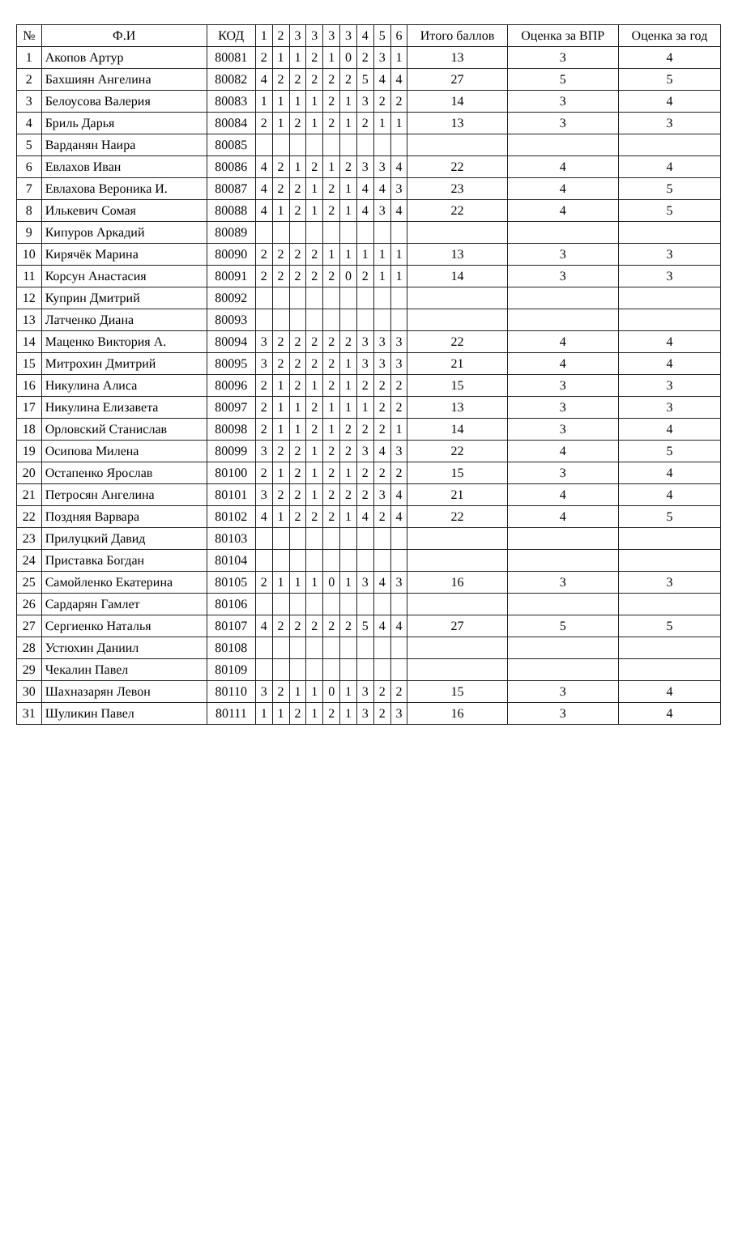| № | Ф.И | КОД | 1 | 2 | 3 | 3 | 3 | 3 | 4 | 5 | 6 | Итого баллов | Оценка за ВПР | Оценка за год |
| --- | --- | --- | --- | --- | --- | --- | --- | --- | --- | --- | --- | --- | --- | --- |
| 1 | Акопов Артур | 80081 | 2 | 1 | 1 | 2 | 1 | 0 | 2 | 3 | 1 | 13 | 3 | 4 |
| 2 | Бахшиян Ангелина | 80082 | 4 | 2 | 2 | 2 | 2 | 2 | 5 | 4 | 4 | 27 | 5 | 5 |
| 3 | Белоусова Валерия | 80083 | 1 | 1 | 1 | 1 | 2 | 1 | 3 | 2 | 2 | 14 | 3 | 4 |
| 4 | Бриль Дарья | 80084 | 2 | 1 | 2 | 1 | 2 | 1 | 2 | 1 | 1 | 13 | 3 | 3 |
| 5 | Варданян Наира | 80085 | | | | | | | | | | | | |
| 6 | Евлахов Иван | 80086 | 4 | 2 | 1 | 2 | 1 | 2 | 3 | 3 | 4 | 22 | 4 | 4 |
| 7 | Евлахова Вероника И. | 80087 | 4 | 2 | 2 | 1 | 2 | 1 | 4 | 4 | 3 | 23 | 4 | 5 |
| 8 | Илькевич Сомая | 80088 | 4 | 1 | 2 | 1 | 2 | 1 | 4 | 3 | 4 | 22 | 4 | 5 |
| 9 | Кипуров Аркадий | 80089 | | | | | | | | | | | | |
| 10 | Кирячёк Марина | 80090 | 2 | 2 | 2 | 2 | 1 | 1 | 1 | 1 | 1 | 13 | 3 | 3 |
| 11 | Корсун Анастасия | 80091 | 2 | 2 | 2 | 2 | 2 | 0 | 2 | 1 | 1 | 14 | 3 | 3 |
| 12 | Куприн Дмитрий | 80092 | | | | | | | | | | | | |
| 13 | Латченко Диана | 80093 | | | | | | | | | | | | |
| 14 | Маценко Виктория А. | 80094 | 3 | 2 | 2 | 2 | 2 | 2 | 3 | 3 | 3 | 22 | 4 | 4 |
| 15 | Митрохин Дмитрий | 80095 | 3 | 2 | 2 | 2 | 2 | 1 | 3 | 3 | 3 | 21 | 4 | 4 |
| 16 | Никулина Алиса | 80096 | 2 | 1 | 2 | 1 | 2 | 1 | 2 | 2 | 2 | 15 | 3 | 3 |
| 17 | Никулина Елизавета | 80097 | 2 | 1 | 1 | 2 | 1 | 1 | 1 | 2 | 2 | 13 | 3 | 3 |
| 18 | Орловский Станислав | 80098 | 2 | 1 | 1 | 2 | 1 | 2 | 2 | 2 | 1 | 14 | 3 | 4 |
| 19 | Осипова Милена | 80099 | 3 | 2 | 2 | 1 | 2 | 2 | 3 | 4 | 3 | 22 | 4 | 5 |
| 20 | Остапенко Ярослав | 80100 | 2 | 1 | 2 | 1 | 2 | 1 | 2 | 2 | 2 | 15 | 3 | 4 |
| 21 | Петросян Ангелина | 80101 | 3 | 2 | 2 | 1 | 2 | 2 | 2 | 3 | 4 | 21 | 4 | 4 |
| 22 | Поздняя Варвара | 80102 | 4 | 1 | 2 | 2 | 2 | 1 | 4 | 2 | 4 | 22 | 4 | 5 |
| 23 | Прилуцкий Давид | 80103 | | | | | | | | | | | | |
| 24 | Приставка Богдан | 80104 | | | | | | | | | | | | |
| 25 | Самойленко Екатерина | 80105 | 2 | 1 | 1 | 1 | 0 | 1 | 3 | 4 | 3 | 16 | 3 | 3 |
| 26 | Сардарян Гамлет | 80106 | | | | | | | | | | | | |
| 27 | Сергиенко Наталья | 80107 | 4 | 2 | 2 | 2 | 2 | 2 | 5 | 4 | 4 | 27 | 5 | 5 |
| 28 | Устюхин Даниил | 80108 | | | | | | | | | | | | |
| 29 | Чекалин Павел | 80109 | | | | | | | | | | | | |
| 30 | Шахназарян Левон | 80110 | 3 | 2 | 1 | 1 | 0 | 1 | 3 | 2 | 2 | 15 | 3 | 4 |
| 31 | Шуликин Павел | 80111 | 1 | 1 | 2 | 1 | 2 | 1 | 3 | 2 | 3 | 16 | 3 | 4 |